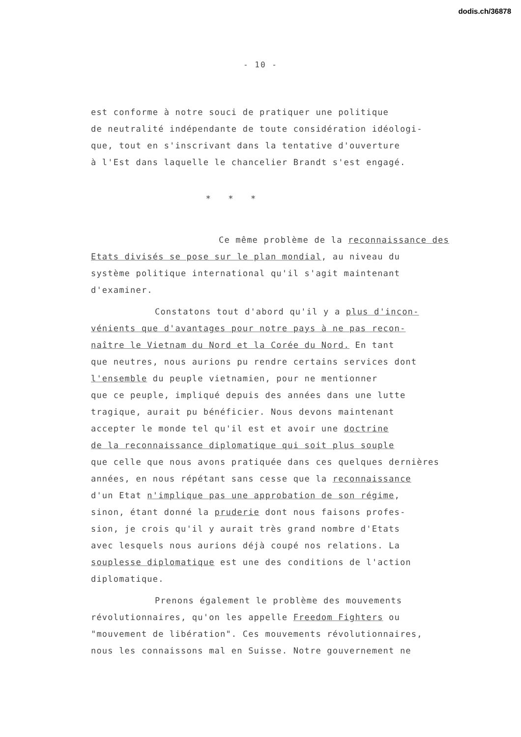dodis.ch/36878
- 10 -
est conforme à notre souci de pratiquer une politique
de neutralité indépendante de toute considération idéologi-
que, tout en s'inscrivant dans la tentative d'ouverture
à l'Est dans laquelle le chancelier Brandt s'est engagé.
* * *
Ce même problème de la reconnaissance des
Etats divisés se pose sur le plan mondial, au niveau du
système politique international qu'il s'agit maintenant
d'examiner.
Constatons tout d'abord qu'il y a plus d'incon-
vénients que d'avantages pour notre pays à ne pas recon-
naître le Vietnam du Nord et la Corée du Nord. En tant
que neutres, nous aurions pu rendre certains services dont
l'ensemble du peuple vietnamien, pour ne mentionner
que ce peuple, impliqué depuis des années dans une lutte
tragique, aurait pu bénéficier. Nous devons maintenant
accepter le monde tel qu'il est et avoir une doctrine
de la reconnaissance diplomatique qui soit plus souple
que celle que nous avons pratiquée dans ces quelques dernières
années, en nous répétant sans cesse que la reconnaissance
d'un Etat n'implique pas une approbation de son régime,
sinon, étant donné la pruderie dont nous faisons profes-
sion, je crois qu'il y aurait très grand nombre d'Etats
avec lesquels nous aurions déjà coupé nos relations. La
souplesse diplomatique est une des conditions de l'action
diplomatique.
Prenons également le problème des mouvements
révolutionnaires, qu'on les appelle Freedom Fighters ou
"mouvement de libération". Ces mouvements révolutionnaires,
nous les connaissons mal en Suisse. Notre gouvernement ne